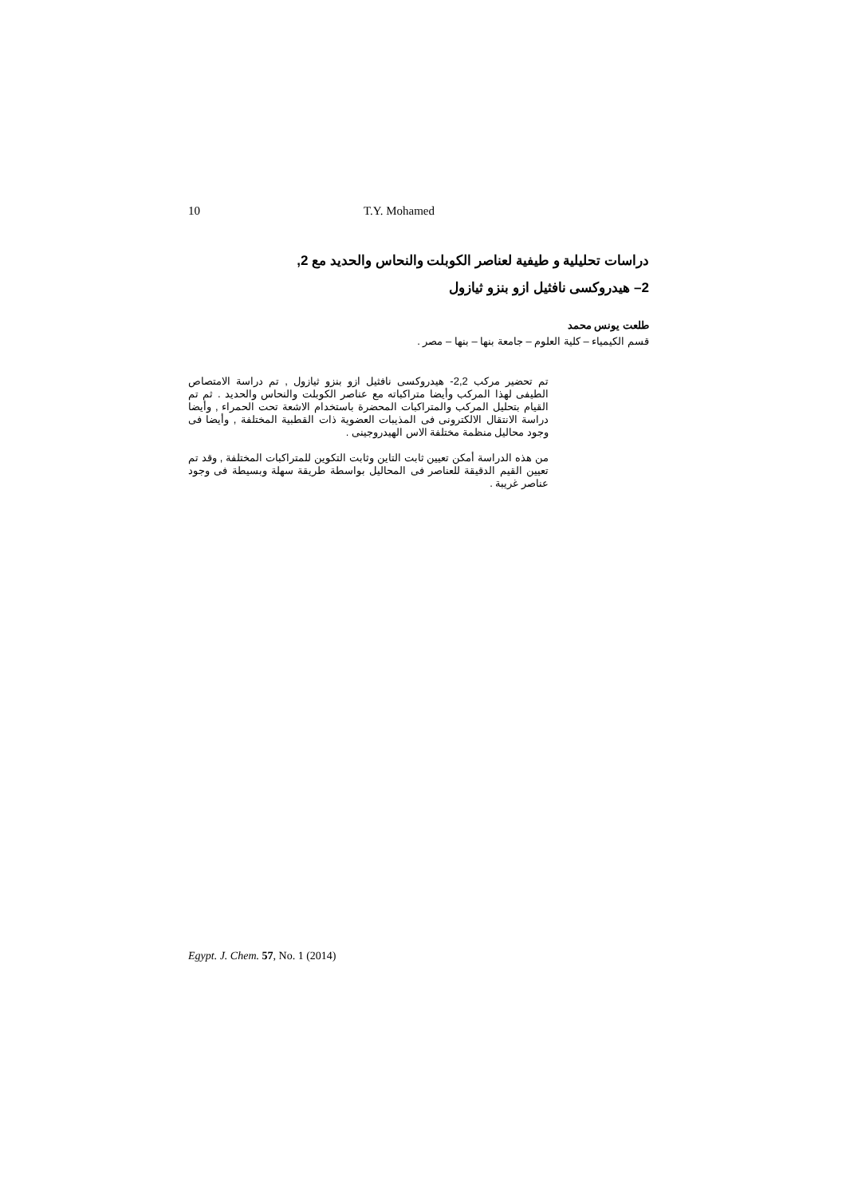10 T.Y. Mohamed
دراسات تحليلية و طيفية لعناصر الكوبلت والنحاس والحديد مع 2,
2– هيدروكسى نافثيل ازو بنزو ثيازول
طلعت يونس محمد
قسم الكيمياء – كلية العلوم – جامعة بنها – بنها – مصر .
تم تحضير مركب 2,2- هيدروكسى نافثيل ازو بنزو ثيازول , تم دراسة الامتصاص الطيفى لهذا المركب وأيضا متراكباته مع عناصر الكوبلت والنحاس والحديد . ثم تم القيام بتحليل المركب والمتراكبات المحضرة باستخدام الاشعة تحت الحمراء , وأيضا دراسة الانتقال الالكترونى فى المذيبات العضوية ذات القطبية المختلفة , وأيضا فى وجود محاليل منظمة مختلفة الاس الهيدروجينى .
من هذه الدراسة أمكن تعيين ثابت التاين وثابت التكوين للمتراكبات المختلفة , وقد تم تعيين القيم الدقيقة للعناصر فى المحاليل بواسطة طريقة سهلة وبسيطة فى وجود عناصر غريبة .
Egypt. J. Chem. 57, No. 1 (2014)